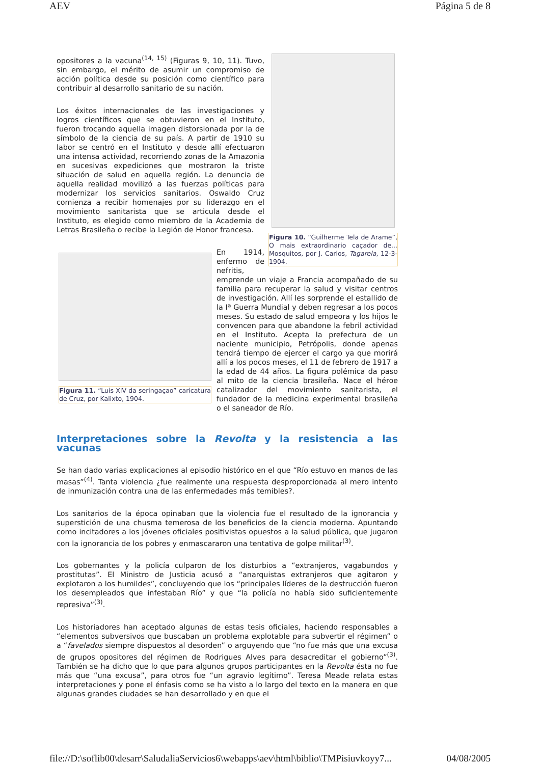AEV Página 5 de 8
Figura 10. “Guilherme Tela de Arame”, O mais extraordinario caçador de... Mosquitos, por J. Carlos, Tagarela, 12-3-1904.
opositores a la vacuna<sup>(14, 15)</sup> (Figuras 9, 10, 11). Tuvo, sin embargo, el mérito de asumir un compromiso de acción política desde su posición como científico para contribuir al desarrollo sanitario de su nación.
Los éxitos internacionales de las investigaciones y logros científicos que se obtuvieron en el Instituto, fueron trocando aquella imagen distorsionada por la de símbolo de la ciencia de su país. A partir de 1910 su labor se centró en el Instituto y desde allí efectuaron una intensa actividad, recorriendo zonas de la Amazonia en sucesivas expediciones que mostraron la triste situación de salud en aquella región. La denuncia de aquella realidad movilizó a las fuerzas políticas para modernizar los servicios sanitarios. Oswaldo Cruz comienza a recibir homenajes por su liderazgo en el movimiento sanitarista que se articula desde el Instituto, es elegido como miembro de la Academia de Letras Brasileña o recibe la Legión de Honor francesa.
Figura 11. “Luis XIV da seringaçao” caricatura de Cruz, por Kalixto, 1904.
En 1914, enfermo de nefritis, emprende un viaje a Francia acompañado de su familia para recuperar la salud y visitar centros de investigación. Allí les sorprende el estallido de la Iª Guerra Mundial y deben regresar a los pocos meses. Su estado de salud empeora y los hijos le convencen para que abandone la febril actividad en el Instituto. Acepta la prefectura de un naciente municipio, Petrópolis, donde apenas tendrá tiempo de ejercer el cargo ya que morirá allí a los pocos meses, el 11 de febrero de 1917 a la edad de 44 años. La figura polémica da paso al mito de la ciencia brasileña. Nace el héroe catalizador del movimiento sanitarista, el fundador de la medicina experimental brasileña o el saneador de Río.
Interpretaciones sobre la Revolta y la resistencia a las vacunas
Se han dado varias explicaciones al episodio histórico en el que “Río estuvo en manos de las masas”<sup>(4)</sup>. Tanta violencia ¿fue realmente una respuesta desproporcionada al mero intento de inmunización contra una de las enfermedades más temibles?.
Los sanitarios de la época opinaban que la violencia fue el resultado de la ignorancia y superstición de una chusma temerosa de los beneficios de la ciencia moderna. Apuntando como incitadores a los jóvenes oficiales positivistas opuestos a la salud pública, que jugaron con la ignorancia de los pobres y enmascararon una tentativa de golpe militar<sup>(3)</sup>.
Los gobernantes y la policía culparon de los disturbios a “extranjeros, vagabundos y prostitutas”. El Ministro de Justicia acusó a “anarquistas extranjeros que agitaron y explotaron a los humildes”, concluyendo que los “principales líderes de la destrucción fueron los desempleados que infestaban Río” y que “la policía no había sido suficientemente represiva”<sup>(3)</sup>.
Los historiadores han aceptado algunas de estas tesis oficiales, haciendo responsables a “elementos subversivos que buscaban un problema explotable para subvertir el régimen” o a “favelados siempre dispuestos al desorden” o arguyendo que “no fue más que una excusa de grupos opositores del régimen de Rodrigues Alves para desacreditar el gobierno”<sup>(3)</sup>. También se ha dicho que lo que para algunos grupos participantes en la Revolta ésta no fue más que “una excusa”, para otros fue “un agravio legítimo”. Teresa Meade relata estas interpretaciones y pone el énfasis como se ha visto a lo largo del texto en la manera en que algunas grandes ciudades se han desarrollado y en que el
file://D:\soflib00\desarr\SaludaliaServicios6\webapps\aev\html\biblio\TMPisiuvkoyy7... 04/08/2005